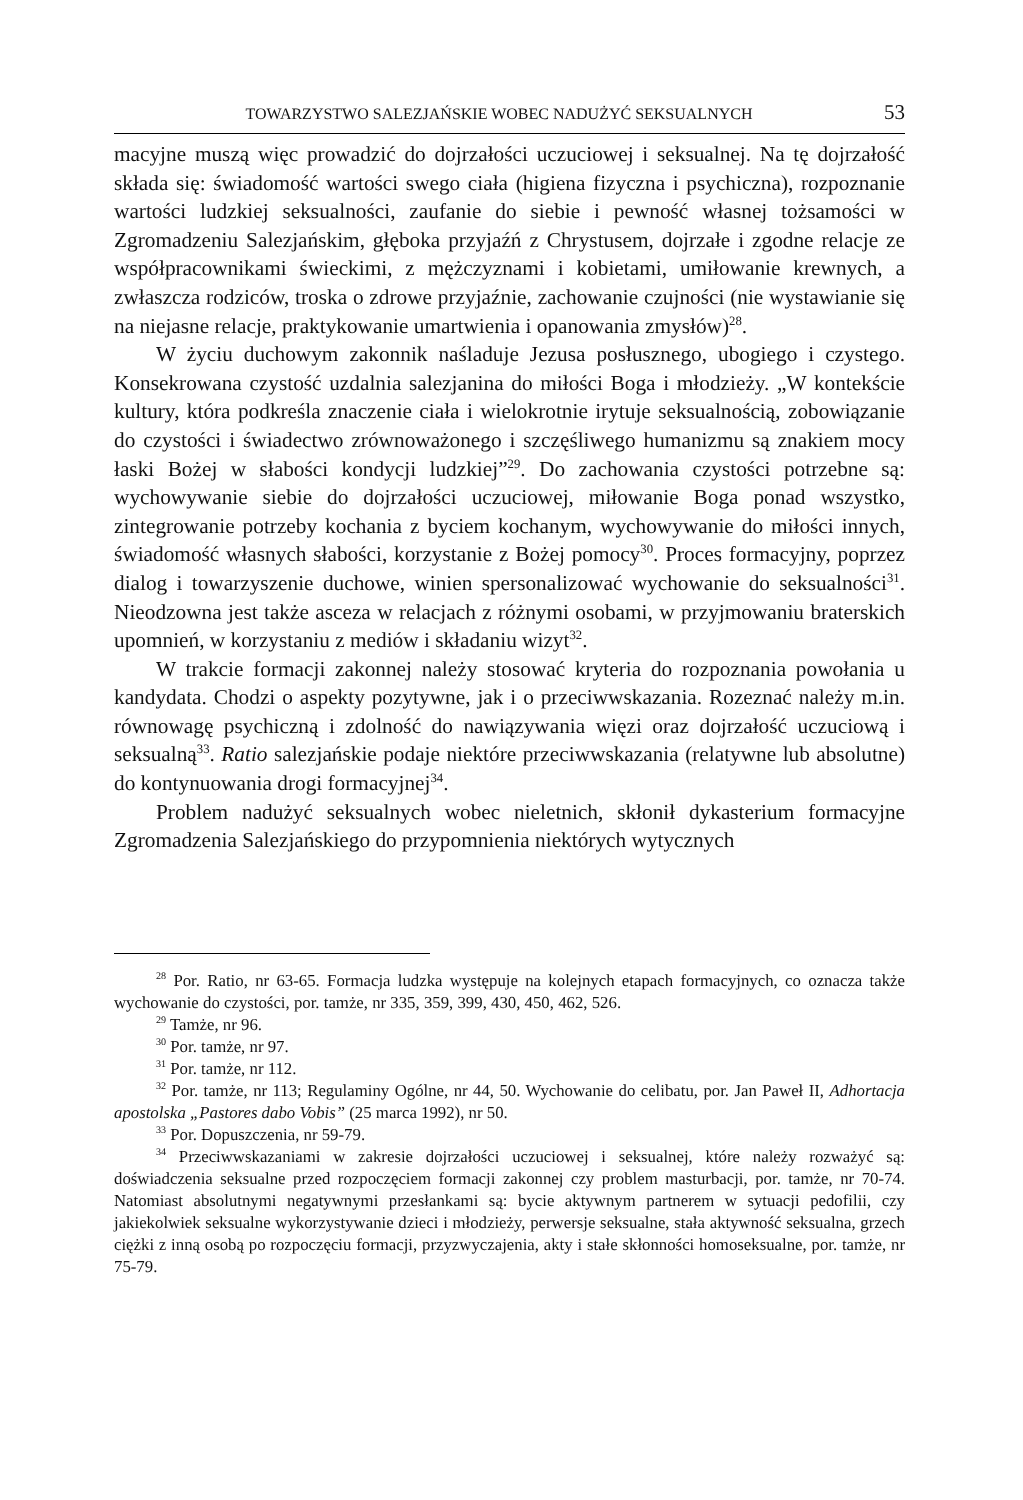TOWARZYSTWO SALEZJAŃSKIE WOBEC NADUŻYĆ SEKSUALNYCH 53
macyjne muszą więc prowadzić do dojrzałości uczuciowej i seksualnej. Na tę dojrzałość składa się: świadomość wartości swego ciała (higiena fizyczna i psychiczna), rozpoznanie wartości ludzkiej seksualności, zaufanie do siebie i pewność własnej tożsamości w Zgromadzeniu Salezjańskim, głęboka przyjaźń z Chrystusem, dojrzałe i zgodne relacje ze współpracownikami świeckimi, z mężczyznami i kobietami, umiłowanie krewnych, a zwłaszcza rodziców, troska o zdrowe przyjaźnie, zachowanie czujności (nie wystawianie się na niejasne relacje, praktykowanie umartwienia i opanowania zmysłów)<sup>28</sup>.
W życiu duchowym zakonnik naśladuje Jezusa posłusznego, ubogiego i czystego. Konsekrowana czystość uzdalnia salezjanina do miłości Boga i młodzieży. „W kontekście kultury, która podkreśla znaczenie ciała i wielokrotnie irytuje seksualnością, zobowiązanie do czystości i świadectwo zrównoważonego i szczęśliwego humanizmu są znakiem mocy łaski Bożej w słabości kondycji ludzkiej”<sup>29</sup>. Do zachowania czystości potrzebne są: wychowywanie siebie do dojrzałości uczuciowej, miłowanie Boga ponad wszystko, zintegrowanie potrzeby kochania z byciem kochanym, wychowywanie do miłości innych, świadomość własnych słabości, korzystanie z Bożej pomocy<sup>30</sup>. Proces formacyjny, poprzez dialog i towarzyszenie duchowe, winien spersonalizować wychowanie do seksualności<sup>31</sup>. Nieodzowna jest także asceza w relacjach z różnymi osobami, w przyjmowaniu braterskich upomnień, w korzystaniu z mediów i składaniu wizyt<sup>32</sup>.
W trakcie formacji zakonnej należy stosować kryteria do rozpoznania powołania u kandydata. Chodzi o aspekty pozytywne, jak i o przeciwwskazania. Rozeznać należy m.in. równowagę psychiczną i zdolność do nawiązywania więzi oraz dojrzałość uczuciową i seksualną<sup>33</sup>. Ratio salezjańskie podaje niektóre przeciwwskazania (relatywne lub absolutne) do kontynuowania drogi formacyjnej<sup>34</sup>.
Problem nadużyć seksualnych wobec nieletnich, skłonił dykasterium formacyjne Zgromadzenia Salezjańskiego do przypomnienia niektórych wytycznych
<sup>28</sup> Por. Ratio, nr 63-65. Formacja ludzka występuje na kolejnych etapach formacyjnych, co oznacza także wychowanie do czystości, por. tamże, nr 335, 359, 399, 430, 450, 462, 526.
<sup>29</sup> Tamże, nr 96.
<sup>30</sup> Por. tamże, nr 97.
<sup>31</sup> Por. tamże, nr 112.
<sup>32</sup> Por. tamże, nr 113; Regulaminy Ogólne, nr 44, 50. Wychowanie do celibatu, por. Jan Paweł II, Adhortacja apostolska „Pastores dabo Vobis” (25 marca 1992), nr 50.
<sup>33</sup> Por. Dopuszczenia, nr 59-79.
<sup>34</sup> Przeciwwskazaniami w zakresie dojrzałości uczuciowej i seksualnej, które należy rozważyć są: doświadczenia seksualne przed rozpoczęciem formacji zakonnej czy problem masturbacji, por. tamże, nr 70-74. Natomiast absolutnymi negatywnymi przesłankami są: bycie aktywnym partnerem w sytuacji pedofilii, czy jakiekolwiek seksualne wykorzystywanie dzieci i młodzieży, perwersje seksualne, stała aktywność seksualna, grzech ciężki z inną osobą po rozpoczęciu formacji, przyzwyczajenia, akty i stałe skłonności homoseksualne, por. tamże, nr 75-79.